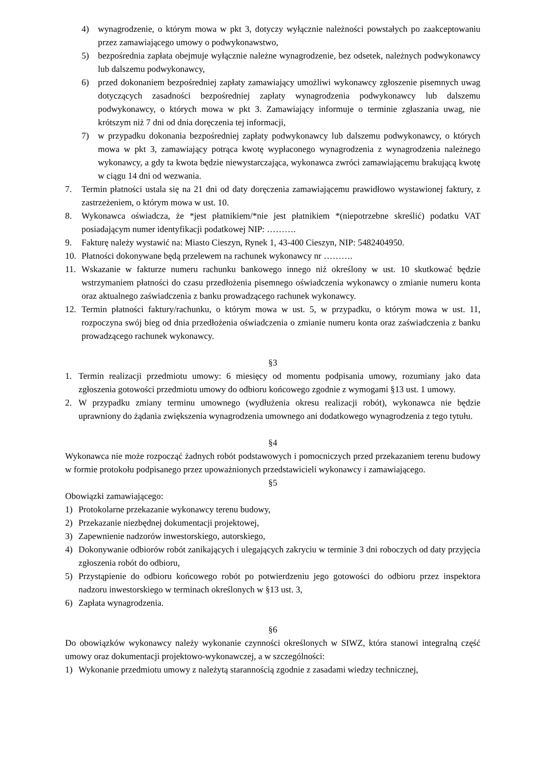4) wynagrodzenie, o którym mowa w pkt 3, dotyczy wyłącznie należności powstałych po zaakceptowaniu przez zamawiającego umowy o podwykonawstwo,
5) bezpośrednia zapłata obejmuje wyłącznie należne wynagrodzenie, bez odsetek, należnych podwykonawcy lub dalszemu podwykonawcy,
6) przed dokonaniem bezpośredniej zapłaty zamawiający umożliwi wykonawcy zgłoszenie pisemnych uwag dotyczących zasadności bezpośredniej zapłaty wynagrodzenia podwykonawcy lub dalszemu podwykonawcy, o których mowa w pkt 3. Zamawiający informuje o terminie zgłaszania uwag, nie krótszym niż 7 dni od dnia doręczenia tej informacji,
7) w przypadku dokonania bezpośredniej zapłaty podwykonawcy lub dalszemu podwykonawcy, o których mowa w pkt 3, zamawiający potrąca kwotę wypłaconego wynagrodzenia z wynagrodzenia należnego wykonawcy, a gdy ta kwota będzie niewystarczająca, wykonawca zwróci zamawiającemu brakującą kwotę w ciągu 14 dni od wezwania.
7. Termin płatności ustala się na 21 dni od daty doręczenia zamawiającemu prawidłowo wystawionej faktury, z zastrzeżeniem, o którym mowa w ust. 10.
8. Wykonawca oświadcza, że *jest płatnikiem/*nie jest płatnikiem *(niepotrzebne skreślić) podatku VAT posiadającym numer identyfikacji podatkowej NIP: ……….
9. Fakturę należy wystawić na: Miasto Cieszyn, Rynek 1, 43-400 Cieszyn, NIP: 5482404950.
10. Płatności dokonywane będą przelewem na rachunek wykonawcy nr ……….
11. Wskazanie w fakturze numeru rachunku bankowego innego niż określony w ust. 10 skutkować będzie wstrzymaniem płatności do czasu przedłożenia pisemnego oświadczenia wykonawcy o zmianie numeru konta oraz aktualnego zaświadczenia z banku prowadzącego rachunek wykonawcy.
12. Termin płatności faktury/rachunku, o którym mowa w ust. 5, w przypadku, o którym mowa w ust. 11, rozpoczyna swój bieg od dnia przedłożenia oświadczenia o zmianie numeru konta oraz zaświadczenia z banku prowadzącego rachunek wykonawcy.
§3
1. Termin realizacji przedmiotu umowy: 6 miesięcy od momentu podpisania umowy, rozumiany jako data zgłoszenia gotowości przedmiotu umowy do odbioru końcowego zgodnie z wymogami §13 ust. 1 umowy.
2. W przypadku zmiany terminu umownego (wydłużenia okresu realizacji robót), wykonawca nie będzie uprawniony do żądania zwiększenia wynagrodzenia umownego ani dodatkowego wynagrodzenia z tego tytułu.
§4
Wykonawca nie może rozpocząć żadnych robót podstawowych i pomocniczych przed przekazaniem terenu budowy w formie protokołu podpisanego przez upoważnionych przedstawicieli wykonawcy i zamawiającego.
§5
Obowiązki zamawiającego:
1) Protokolarne przekazanie wykonawcy terenu budowy,
2) Przekazanie niezbędnej dokumentacji projektowej,
3) Zapewnienie nadzorów inwestorskiego, autorskiego,
4) Dokonywanie odbiorów robót zanikających i ulegających zakryciu w terminie 3 dni roboczych od daty przyjęcia zgłoszenia robót do odbioru,
5) Przystąpienie do odbioru końcowego robót po potwierdzeniu jego gotowości do odbioru przez inspektora nadzoru inwestorskiego w terminach określonych w §13 ust. 3,
6) Zapłata wynagrodzenia.
§6
Do obowiązków wykonawcy należy wykonanie czynności określonych w SIWZ, która stanowi integralną część umowy oraz dokumentacji projektowo-wykonawczej, a w szczególności:
1) Wykonanie przedmiotu umowy z należytą starannością zgodnie z zasadami wiedzy technicznej,